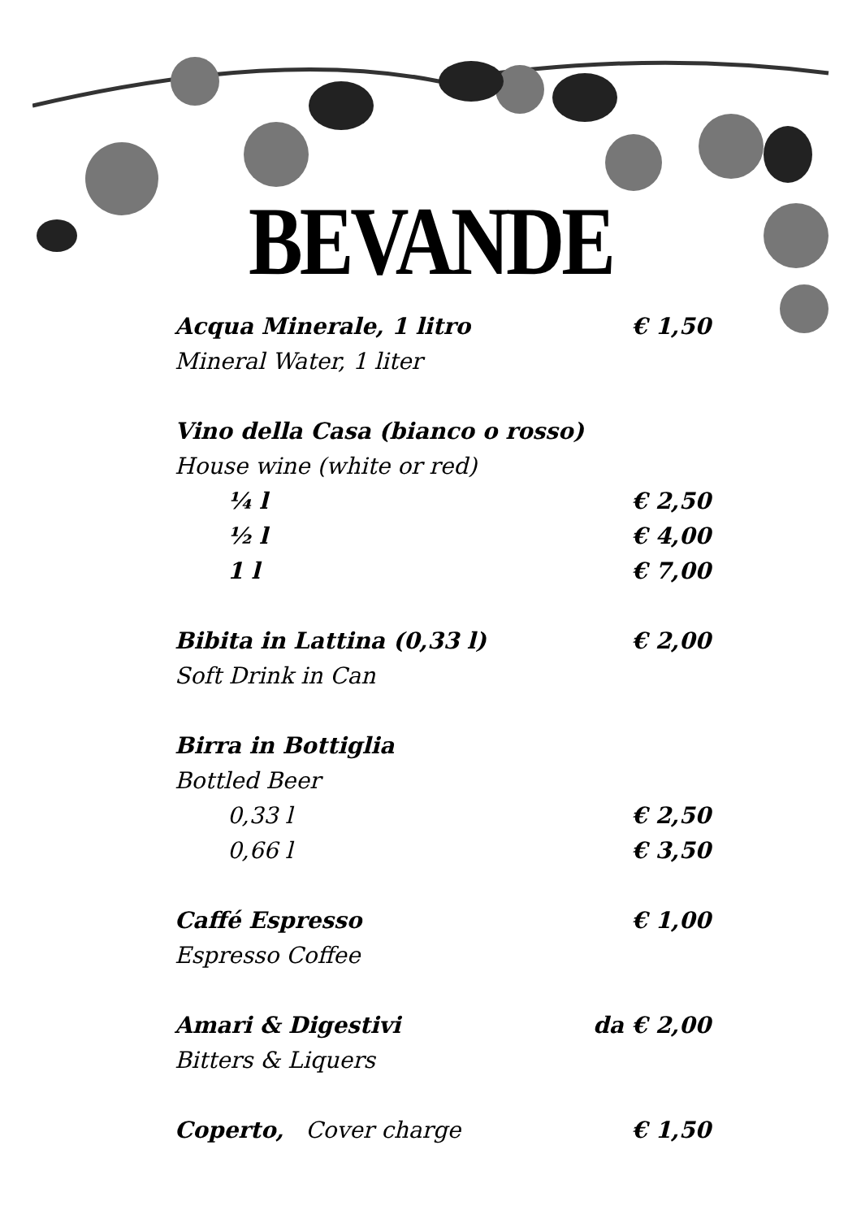BEVANDE
| Acqua Minerale, 1 litro | € 1,50 |
| Mineral Water, 1 liter | |
| Vino della Casa (bianco o rosso) | |
| House wine (white or red) | |
| ¼ l | € 2,50 |
| ½ l | € 4,00 |
| 1 l | € 7,00 |
| Bibita in Lattina (0,33 l) | € 2,00 |
| Soft Drink in Can | |
| Birra in Bottiglia | |
| Bottled Beer | |
| 0,33 l | € 2,50 |
| 0,66 l | € 3,50 |
| Caffé Espresso | € 1,00 |
| Espresso Coffee | |
| Amari & Digestivi | da € 2,00 |
| Bitters & Liquers | |
| Coperto, Cover charge | € 1,50 |